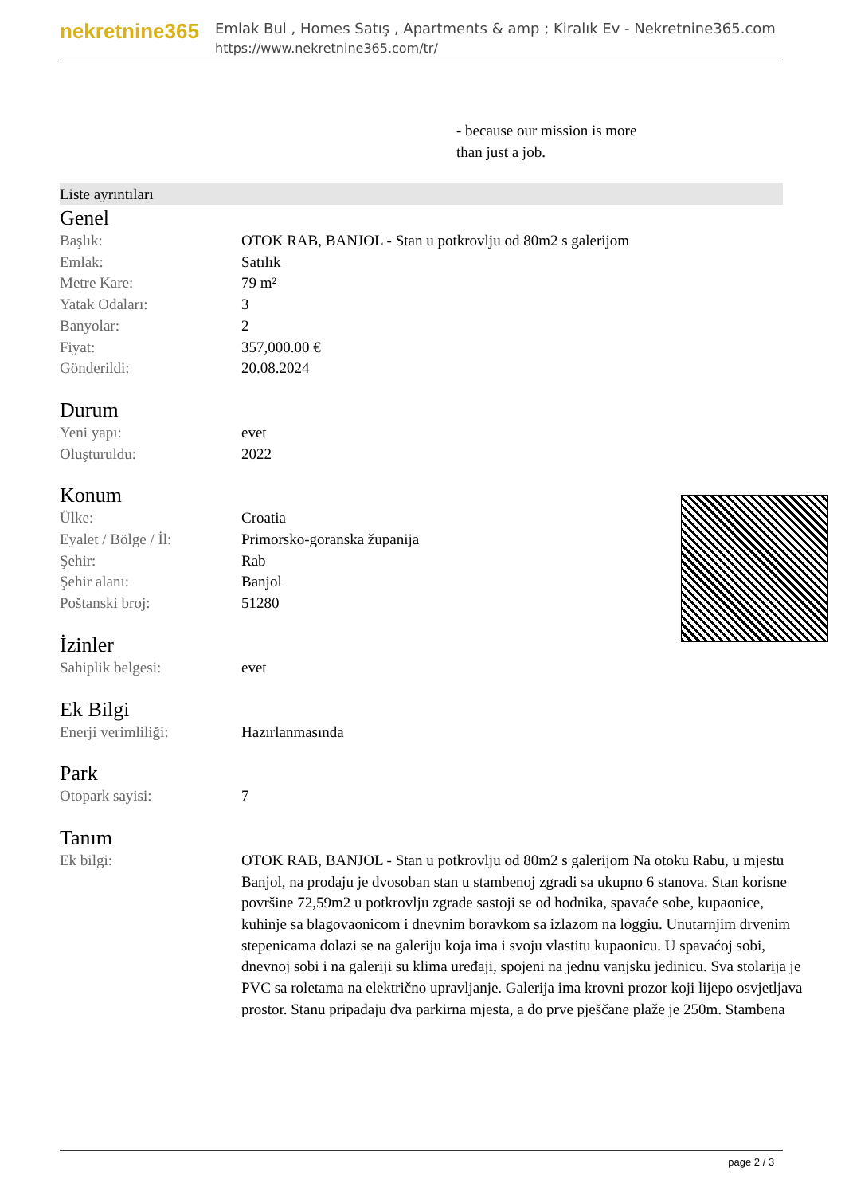nekretnine365
Emlak Bul , Homes Satış , Apartments & amp ; Kiralık Ev - Nekretnine365.com
https://www.nekretnine365.com/tr/
- because our mission is more
than just a job.
Liste ayrıntıları
Genel
| Başlık: | OTOK RAB, BANJOL - Stan u potkrovlju od 80m2 s galerijom |
| Emlak: | Satılık |
| Metre Kare: | 79 m² |
| Yatak Odaları: | 3 |
| Banyolar: | 2 |
| Fiyat: | 357,000.00 € |
| Gönderildi: | 20.08.2024 |
Durum
| Yeni yapı: | evet |
| Oluşturuldu: | 2022 |
Konum
| Ülke: | Croatia |
| Eyalet / Bölge / İl: | Primorsko-goranska županija |
| Şehir: | Rab |
| Şehir alanı: | Banjol |
| Poštanski broj: | 51280 |
İzinler
| Sahiplik belgesi: | evet |
Ek Bilgi
| Enerji verimliliği: | Hazırlanmasında |
Park
| Otopark sayisi: | 7 |
Tanım
| Ek bilgi: | OTOK RAB, BANJOL - Stan u potkrovlju od 80m2 s galerijom Na otoku Rabu, u mjestu Banjol, na prodaju je dvosoban stan u stambenoj zgradi sa ukupno 6 stanova. Stan korisne površine 72,59m2 u potkrovlju zgrade sastoji se od hodnika, spavaće sobe, kupaonice, kuhinje sa blagovaonicom i dnevnim boravkom sa izlazom na loggiu. Unutarnjim drvenim stepenicama dolazi se na galeriju koja ima i svoju vlastitu kupaonicu. U spavaćoj sobi, dnevnoj sobi i na galeriji su klima uređaji, spojeni na jednu vanjsku jedinicu. Sva stolarija je PVC sa roletama na električno upravljanje. Galerija ima krovni prozor koji lijepo osvjetljava prostor. Stanu pripadaju dva parkirna mjesta, a do prve pješčane plaže je 250m. Stambena |
page 2 / 3